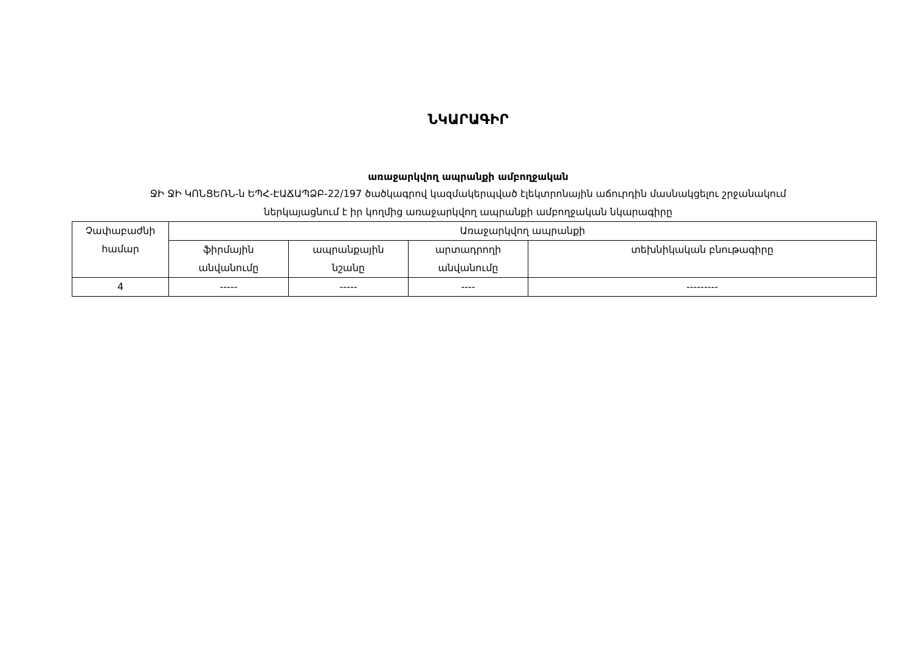ՆԿԱՐԱԳԻՐ
առաջարկվող ապրանքի ամբողջական
ՋԻ ՋԻ ԿՈՆՑԵՌՆ-ն ԵՊՀ-ԷԱՃԱՊՁԲ-22/197 ծածկագրով կազմակերպված էլեկտրոնային աճուրդին մասնակցելու շրջանակում
ներկայացնում է իր կողմից առաջարկվող ապրանքի ամբողջական նկարագիրը
| Չափաբաժնի համար | Առաջարկվող ապրանքի | | | |
| | ֆիրմային անվանումը | ապրանքային նշանը | արտադրողի անվանումը | տեխնիկական բնութագիրը |
| 4 | ----- | ----- | ---- | --------- |